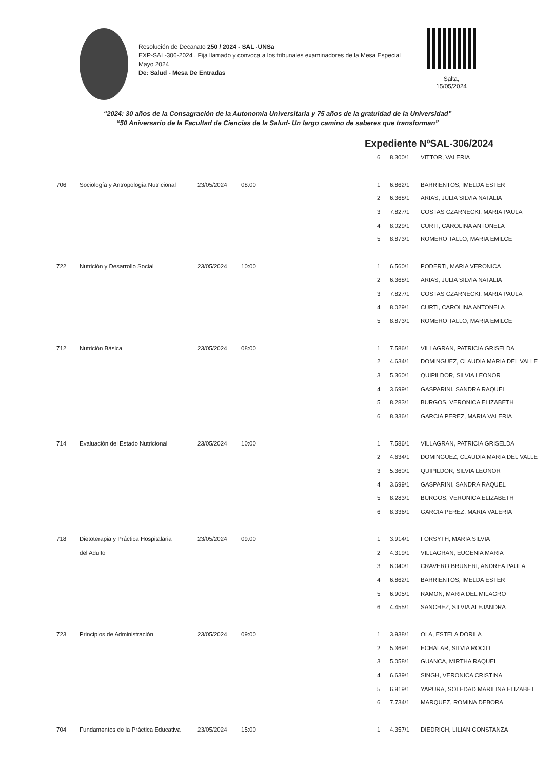Resolución de Decanato 250 / 2024 - SAL -UNSa
EXP-SAL-306-2024 . Fija llamado y convoca a los tribunales examinadores de la Mesa Especial Mayo 2024
De: Salud - Mesa De Entradas
Salta,
15/05/2024
“2024: 30 años de la Consagración de la Autonomía Universitaria y 75 años de la gratuidad de la Universidad”
“50 Aniversario de la Facultad de Ciencias de la Salud- Un largo camino de saberes que transforman”
Expediente NºSAL-306/2024
| | | | | 6 | 8.300/1 | VITTOR, VALERIA |
| 706 | Sociología y Antropología Nutricional | 23/05/2024 | 08:00 | 1 | 6.862/1 | BARRIENTOS, IMELDA ESTER |
| | | | | 2 | 6.368/1 | ARIAS, JULIA SILVIA NATALIA |
| | | | | 3 | 7.827/1 | COSTAS CZARNECKI, MARIA PAULA |
| | | | | 4 | 8.029/1 | CURTI, CAROLINA ANTONELA |
| | | | | 5 | 8.873/1 | ROMERO TALLO, MARIA EMILCE |
| 722 | Nutrición y Desarrollo Social | 23/05/2024 | 10:00 | 1 | 6.560/1 | PODERTI, MARIA VERONICA |
| | | | | 2 | 6.368/1 | ARIAS, JULIA SILVIA NATALIA |
| | | | | 3 | 7.827/1 | COSTAS CZARNECKI, MARIA PAULA |
| | | | | 4 | 8.029/1 | CURTI, CAROLINA ANTONELA |
| | | | | 5 | 8.873/1 | ROMERO TALLO, MARIA EMILCE |
| 712 | Nutrición Básica | 23/05/2024 | 08:00 | 1 | 7.586/1 | VILLAGRAN, PATRICIA GRISELDA |
| | | | | 2 | 4.634/1 | DOMINGUEZ, CLAUDIA MARIA DEL VALLE |
| | | | | 3 | 5.360/1 | QUIPILDOR, SILVIA LEONOR |
| | | | | 4 | 3.699/1 | GASPARINI, SANDRA RAQUEL |
| | | | | 5 | 8.283/1 | BURGOS, VERONICA ELIZABETH |
| | | | | 6 | 8.336/1 | GARCIA PEREZ, MARIA VALERIA |
| 714 | Evaluación del Estado Nutricional | 23/05/2024 | 10:00 | 1 | 7.586/1 | VILLAGRAN, PATRICIA GRISELDA |
| | | | | 2 | 4.634/1 | DOMINGUEZ, CLAUDIA MARIA DEL VALLE |
| | | | | 3 | 5.360/1 | QUIPILDOR, SILVIA LEONOR |
| | | | | 4 | 3.699/1 | GASPARINI, SANDRA RAQUEL |
| | | | | 5 | 8.283/1 | BURGOS, VERONICA ELIZABETH |
| | | | | 6 | 8.336/1 | GARCIA PEREZ, MARIA VALERIA |
| 718 | Dietoterapia y Práctica Hospitalaria | 23/05/2024 | 09:00 | 1 | 3.914/1 | FORSYTH, MARIA SILVIA |
| | del Adulto | | | 2 | 4.319/1 | VILLAGRAN, EUGENIA MARIA |
| | | | | 3 | 6.040/1 | CRAVERO BRUNERI, ANDREA PAULA |
| | | | | 4 | 6.862/1 | BARRIENTOS, IMELDA ESTER |
| | | | | 5 | 6.905/1 | RAMON, MARIA DEL MILAGRO |
| | | | | 6 | 4.455/1 | SANCHEZ, SILVIA ALEJANDRA |
| 723 | Principios de Administración | 23/05/2024 | 09:00 | 1 | 3.938/1 | OLA, ESTELA DORILA |
| | | | | 2 | 5.369/1 | ECHALAR, SILVIA ROCIO |
| | | | | 3 | 5.058/1 | GUANCA, MIRTHA RAQUEL |
| | | | | 4 | 6.639/1 | SINGH, VERONICA CRISTINA |
| | | | | 5 | 6.919/1 | YAPURA, SOLEDAD MARILINA ELIZABET |
| | | | | 6 | 7.734/1 | MARQUEZ, ROMINA DEBORA |
| 704 | Fundamentos de la Práctica Educativa | 23/05/2024 | 15:00 | 1 | 4.357/1 | DIEDRICH, LILIAN CONSTANZA |